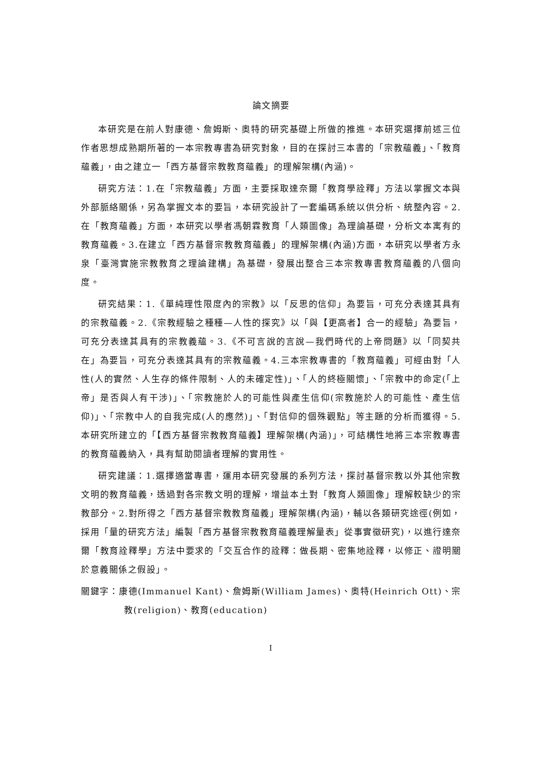論文摘要
本研究是在前人對康德、詹姆斯、奧特的研究基礎上所做的推進。本研究選擇前述三位作者思想成熟期所著的一本宗教專書為研究對象，目的在探討三本書的「宗教蘊義」、「教育蘊義」，由之建立一「西方基督宗教教育蘊義」的理解架構(內涵)。
研究方法：1.在「宗教蘊義」方面，主要採取達奈爾「教育學詮釋」方法以掌握文本與外部脈絡關係，另為掌握文本的要旨，本研究設計了一套編碼系統以供分析、統整內容。2.在「教育蘊義」方面，本研究以學者馮朝霖教育「人類圖像」為理論基礎，分析文本寓有的教育蘊義。3.在建立「西方基督宗教教育蘊義」的理解架構(內涵)方面，本研究以學者方永泉「臺灣實施宗教教育之理論建構」為基礎，發展出整合三本宗教專書教育蘊義的八個向度。
研究結果：1.《單純理性限度內的宗教》以「反思的信仰」為要旨，可充分表達其具有的宗教蘊義。2.《宗教經驗之種種—人性的探究》以「與【更高者】合一的經驗」為要旨，可充分表達其具有的宗教義蘊。3.《不可言說的言說—我們時代的上帝問題》以「同契共在」為要旨，可充分表達其具有的宗教蘊義。4.三本宗教專書的「教育蘊義」可經由對「人性(人的實然、人生存的條件限制、人的未確定性)」、「人的終極關懷」、「宗教中的命定(「上帝」是否與人有干涉)」、「宗教施於人的可能性與產生信仰(宗教施於人的可能性、產生信仰)」、「宗教中人的自我完成(人的應然)」、「對信仰的個殊觀點」等主題的分析而獲得。5.本研究所建立的「【西方基督宗教教育蘊義】理解架構(內涵)」，可結構性地將三本宗教專書的教育蘊義納入，具有幫助閱讀者理解的實用性。
研究建議：1.選擇適當專書，運用本研究發展的系列方法，探討基督宗教以外其他宗教文明的教育蘊義，透過對各宗教文明的理解，增益本土對「教育人類圖像」理解較缺少的宗教部分。2.對所得之「西方基督宗教教育蘊義」理解架構(內涵)，輔以各類研究途徑(例如，採用「量的研究方法」編製「西方基督宗教教育蘊義理解量表」從事實徵研究)，以進行達奈爾「教育詮釋學」方法中要求的「交互合作的詮釋：做長期、密集地詮釋，以修正、證明關於意義關係之假設」。
關鍵字：康德(Immanuel Kant)、詹姆斯(William James)、奧特(Heinrich Ott)、宗教(religion)、教育(education)
I